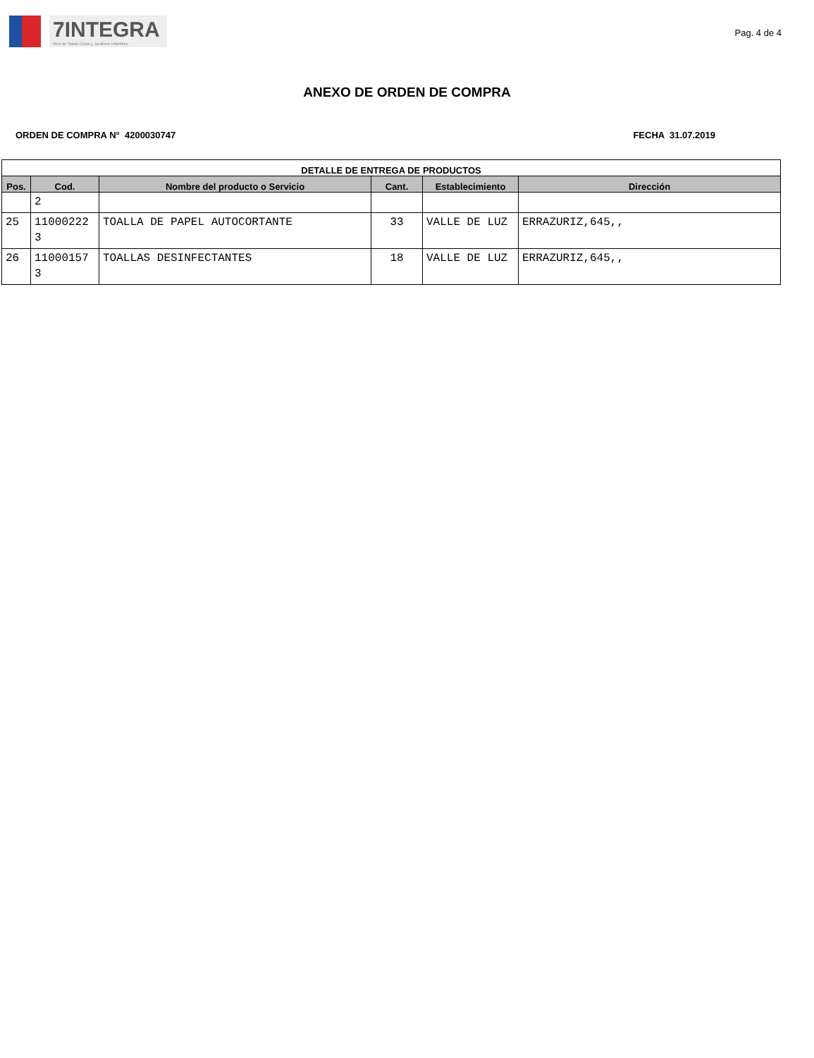7INTEGRA
Red de Salas Cuna y Jardines Infantiles
Pag. 4 de 4
ANEXO DE ORDEN DE COMPRA
ORDEN DE COMPRA N° 4200030747 FECHA 31.07.2019
| DETALLE DE ENTREGA DE PRODUCTOS | | | | | |
| --- | --- | --- | --- | --- | --- |
| Pos. | Cod. | Nombre del producto o Servicio | Cant. | Establecimiento | Dirección |
| | 2 | | | | |
| 25 | 11000222 3 | TOALLA DE PAPEL AUTOCORTANTE | 33 | VALLE DE LUZ | ERRAZURIZ,645,, |
| 26 | 11000157 3 | TOALLAS DESINFECTANTES | 18 | VALLE DE LUZ | ERRAZURIZ,645,, |